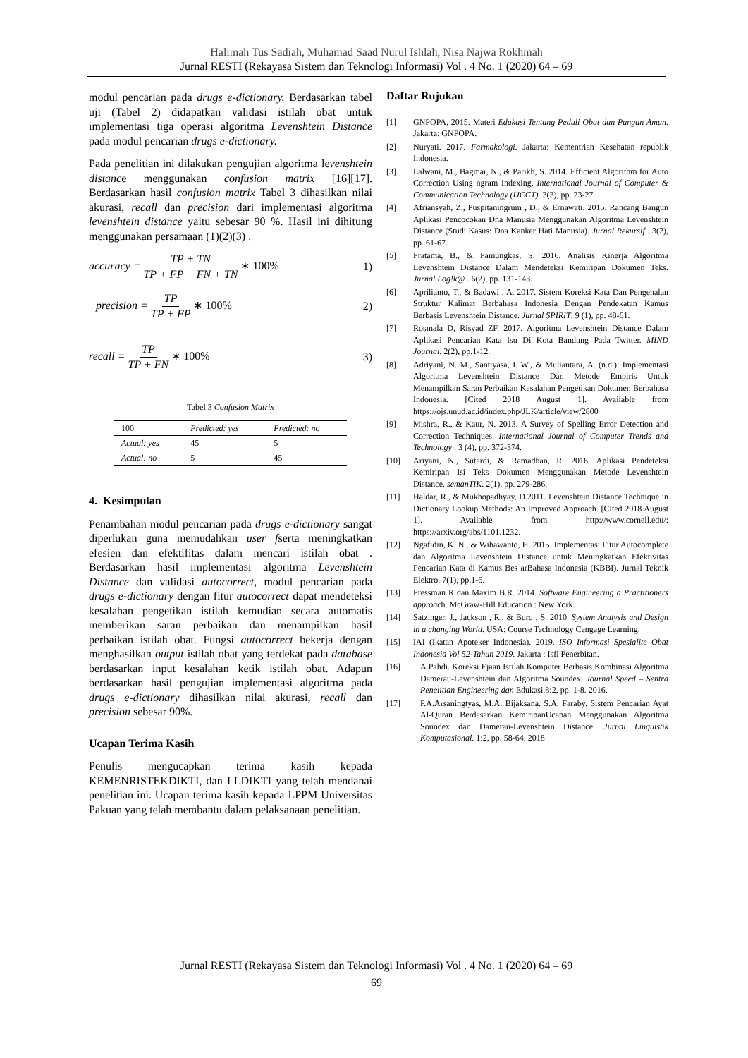Halimah Tus Sadiah, Muhamad Saad Nurul Ishlah, Nisa Najwa Rokhmah
Jurnal RESTI (Rekayasa Sistem dan Teknologi Informasi) Vol . 4 No. 1 (2020) 64 – 69
modul pencarian pada drugs e-dictionary. Berdasarkan tabel uji (Tabel 2) didapatkan validasi istilah obat untuk implementasi tiga operasi algoritma Levenshtein Distance pada modul pencarian drugs e-dictionary.
Pada penelitian ini dilakukan pengujian algoritma levenshtein distance menggunakan confusion matrix [16][17]. Berdasarkan hasil confusion matrix Tabel 3 dihasilkan nilai akurasi, recall dan precision dari implementasi algoritma levenshtein distance yaitu sebesar 90 %. Hasil ini dihitung menggunakan persamaan (1)(2)(3) .
accuracy = TP + TN TP + FP + FN + TN ∗ 100% 1)
precision = TP TP + FP ∗ 100% 2)
recall = TP TP + FN ∗ 100% 3)
Tabel 3 Confusion Matrix
| 100 | Predicted: yes | Predicted: no |
| --- | --- | --- |
| Actual: yes | 45 | 5 |
| Actual: no | 5 | 45 |
4. Kesimpulan
Penambahan modul pencarian pada drugs e-dictionary sangat diperlukan guna memudahkan user fserta meningkatkan efesien dan efektifitas dalam mencari istilah obat . Berdasarkan hasil implementasi algoritma Levenshtein Distance dan validasi autocorrect, modul pencarian pada drugs e-dictionary dengan fitur autocorrect dapat mendeteksi kesalahan pengetikan istilah kemudian secara automatis memberikan saran perbaikan dan menampilkan hasil perbaikan istilah obat. Fungsi autocorrect bekerja dengan menghasilkan output istilah obat yang terdekat pada database berdasarkan input kesalahan ketik istilah obat. Adapun berdasarkan hasil pengujian implementasi algoritma pada drugs e-dictionary dihasilkan nilai akurasi, recall dan precision sebesar 90%.
Ucapan Terima Kasih
Penulis mengucapkan terima kasih kepada KEMENRISTEKDIKTI, dan LLDIKTI yang telah mendanai penelitian ini. Ucapan terima kasih kepada LPPM Universitas Pakuan yang telah membantu dalam pelaksanaan penelitian.
Daftar Rujukan
[1] GNPOPA. 2015. Materi Edukasi Tentang Peduli Obat dan Pangan Aman. Jakarta: GNPOPA.
[2] Nuryati. 2017. Farmakologi. Jakarta: Kementrian Kesehatan republik Indonesia.
[3] Lalwani, M., Bagmar, N., & Parikh, S. 2014. Efficient Algorithm for Auto Correction Using ngram Indexing. International Journal of Computer & Communication Technology (IJCCT). 3(3), pp. 23-27.
[4] Afriansyah, Z., Puspitaningrum , D., & Ernawati. 2015. Rancang Bangun Aplikasi Pencocokan Dna Manusia Menggunakan Algoritma Levenshtein Distance (Studi Kasus: Dna Kanker Hati Manusia). Jurnal Rekursif . 3(2), pp. 61-67.
[5] Pratama, B., & Pamungkas, S. 2016. Analisis Kinerja Algoritma Levenshtein Distance Dalam Mendeteksi Kemiripan Dokumen Teks. Jurnal Log!k@ . 6(2), pp. 131-143.
[6] Aprilianto, T., & Badawi , A. 2017. Sistem Koreksi Kata Dan Pengenalan Struktur Kalimat Berbahasa Indonesia Dengan Pendekatan Kamus Berbasis Levenshtein Distance. Jurnal SPIRIT. 9 (1), pp. 48-61.
[7] Rosmala D, Risyad ZF. 2017. Algoritma Levenshtein Distance Dalam Aplikasi Pencarian Kata Isu Di Kota Bandung Pada Twitter. MIND Journal. 2(2), pp.1-12.
[8] Adriyani, N. M., Santiyasa, I. W., & Muliantara, A. (n.d.). Implementasi Algoritma Levenshtein Distance Dan Metode Empiris Untuk Menampilkan Saran Perbaikan Kesalahan Pengetikan Dokumen Berbahasa Indonesia. [Cited 2018 August 1]. Available from https://ojs.unud.ac.id/index.php/JLK/article/view/2800
[9] Mishra, R., & Kaur, N. 2013. A Survey of Spelling Error Detection and Correction Techniques. International Journal of Computer Trends and Technology . 3 (4), pp. 372-374.
[10] Ariyani, N., Sutardi, & Ramadhan, R. 2016. Aplikasi Pendeteksi Kemiripan Isi Teks Dokumen Menggunakan Metode Levenshtein Distance. semanTIK. 2(1), pp. 279-286.
[11] Haldar, R., & Mukhopadhyay, D.2011. Levenshtein Distance Technique in Dictionary Lookup Methods: An Improved Approach. [Cited 2018 August 1]. Available from http://www.cornell.edu/: https://arxiv.org/abs/1101.1232.
[12] Ngafidin, K. N., & Wibawanto, H. 2015. Implementasi Fitur Autocomplete dan Algoritma Levenshtein Distance untuk Meningkatkan Efektivitas Pencarian Kata di Kamus Bes arBahasa Indonesia (KBBI). Jurnal Teknik Elektro. 7(1), pp.1-6.
[13] Pressman R dan Maxim B.R. 2014. Software Engineering a Practitioners approach. McGraw-Hill Education : New York.
[14] Satzinger, J., Jackson , R., & Burd , S. 2010. System Analysis and Design in a changing World. USA: Course Technology Cengage Learning.
[15] IAI (Ikatan Apoteker Indonesia). 2019. ISO Informasi Spesialite Obat Indonesia Vol 52-Tahun 2019. Jakarta : Isfi Penerbitan.
[16] A.Pahdi. Koreksi Ejaan Istilah Komputer Berbasis Kombinasi Algoritma Damerau-Levenshtein dan Algoritma Soundex. Journal Speed – Sentra Penelitian Engineering dan Edukasi.8:2, pp. 1-8. 2016.
[17] P.A.Arsaningtyas, M.A. Bijaksana. S.A. Faraby. Sistem Pencarian Ayat Al-Quran Berdasarkan KemiripanUcapan Menggunakan Algoritma Soundex dan Damerau-Levenshtein Distance. Jurnal Linguistik Komputasional. 1:2, pp. 58-64. 2018
Jurnal RESTI (Rekayasa Sistem dan Teknologi Informasi) Vol . 4 No. 1 (2020) 64 – 69
69